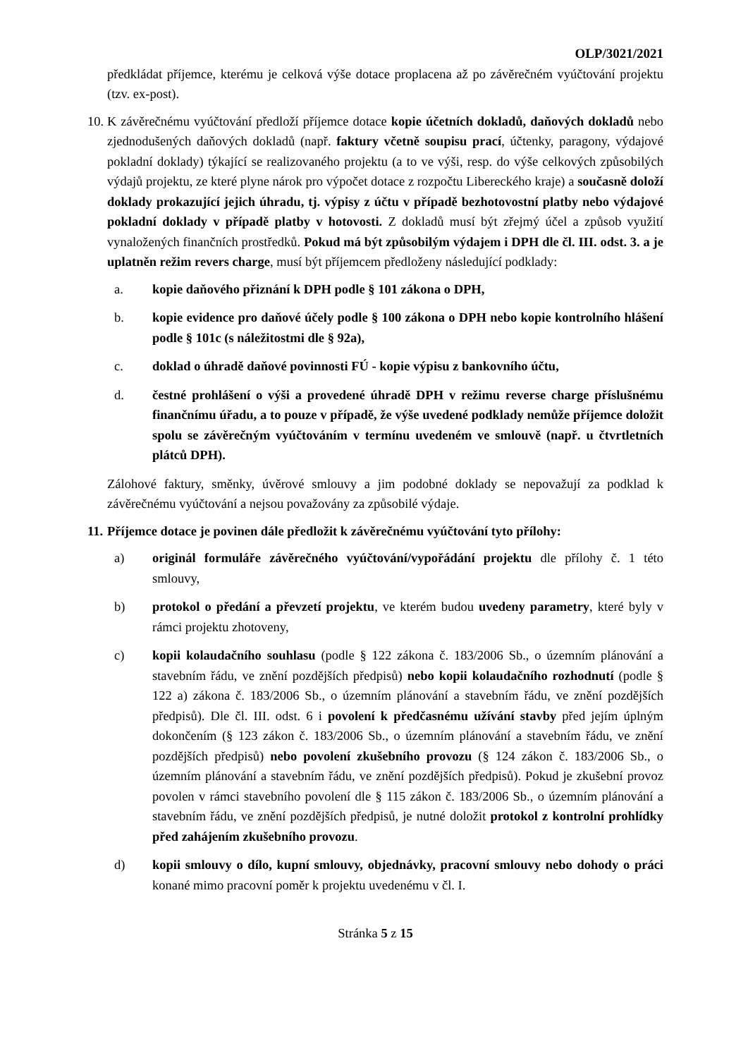OLP/3021/2021
předkládat příjemce, kterému je celková výše dotace proplacena až po závěrečném vyúčtování projektu (tzv. ex-post).
10.
K závěrečnému vyúčtování předloží příjemce dotace kopie účetních dokladů, daňových dokladů nebo zjednodušených daňových dokladů (např. faktury včetně soupisu prací, účtenky, paragony, výdajové pokladní doklady) týkající se realizovaného projektu (a to ve výši, resp. do výše celkových způsobilých výdajů projektu, ze které plyne nárok pro výpočet dotace z rozpočtu Libereckého kraje) a současně doloží doklady prokazující jejich úhradu, tj. výpisy z účtu v případě bezhotovostní platby nebo výdajové pokladní doklady v případě platby v hotovosti. Z dokladů musí být zřejmý účel a způsob využití vynaložených finančních prostředků. Pokud má být způsobilým výdajem i DPH dle čl. III. odst. 3. a je uplatněn režim revers charge, musí být příjemcem předloženy následující podklady:
a. kopie daňového přiznání k DPH podle § 101 zákona o DPH,
b. kopie evidence pro daňové účely podle § 100 zákona o DPH nebo kopie kontrolního hlášení podle § 101c (s náležitostmi dle § 92a),
c. doklad o úhradě daňové povinnosti FÚ - kopie výpisu z bankovního účtu,
d. čestné prohlášení o výši a provedené úhradě DPH v režimu reverse charge příslušnému finančnímu úřadu, a to pouze v případě, že výše uvedené podklady nemůže příjemce doložit spolu se závěrečným vyúčtováním v termínu uvedeném ve smlouvě (např. u čtvrtletních plátců DPH).
Zálohové faktury, směnky, úvěrové smlouvy a jim podobné doklady se nepovažují za podklad k závěrečnému vyúčtování a nejsou považovány za způsobilé výdaje.
11.
Příjemce dotace je povinen dále předložit k závěrečnému vyúčtování tyto přílohy:
a) originál formuláře závěrečného vyúčtování/vypořádání projektu dle přílohy č. 1 této smlouvy,
b) protokol o předání a převzetí projektu, ve kterém budou uvedeny parametry, které byly v rámci projektu zhotoveny,
c) kopii kolaudačního souhlasu (podle § 122 zákona č. 183/2006 Sb., o územním plánování a stavebním řádu, ve znění pozdějších předpisů) nebo kopii kolaudačního rozhodnutí (podle § 122 a) zákona č. 183/2006 Sb., o územním plánování a stavebním řádu, ve znění pozdějších předpisů). Dle čl. III. odst. 6 i povolení k předčasnému užívání stavby před jejím úplným dokončením (§ 123 zákon č. 183/2006 Sb., o územním plánování a stavebním řádu, ve znění pozdějších předpisů) nebo povolení zkušebního provozu (§ 124 zákon č. 183/2006 Sb., o územním plánování a stavebním řádu, ve znění pozdějších předpisů). Pokud je zkušební provoz povolen v rámci stavebního povolení dle § 115 zákon č. 183/2006 Sb., o územním plánování a stavebním řádu, ve znění pozdějších předpisů, je nutné doložit protokol z kontrolní prohlídky před zahájením zkušebního provozu.
d) kopii smlouvy o dílo, kupní smlouvy, objednávky, pracovní smlouvy nebo dohody o práci konané mimo pracovní poměr k projektu uvedenému v čl. I.
Stránka 5 z 15